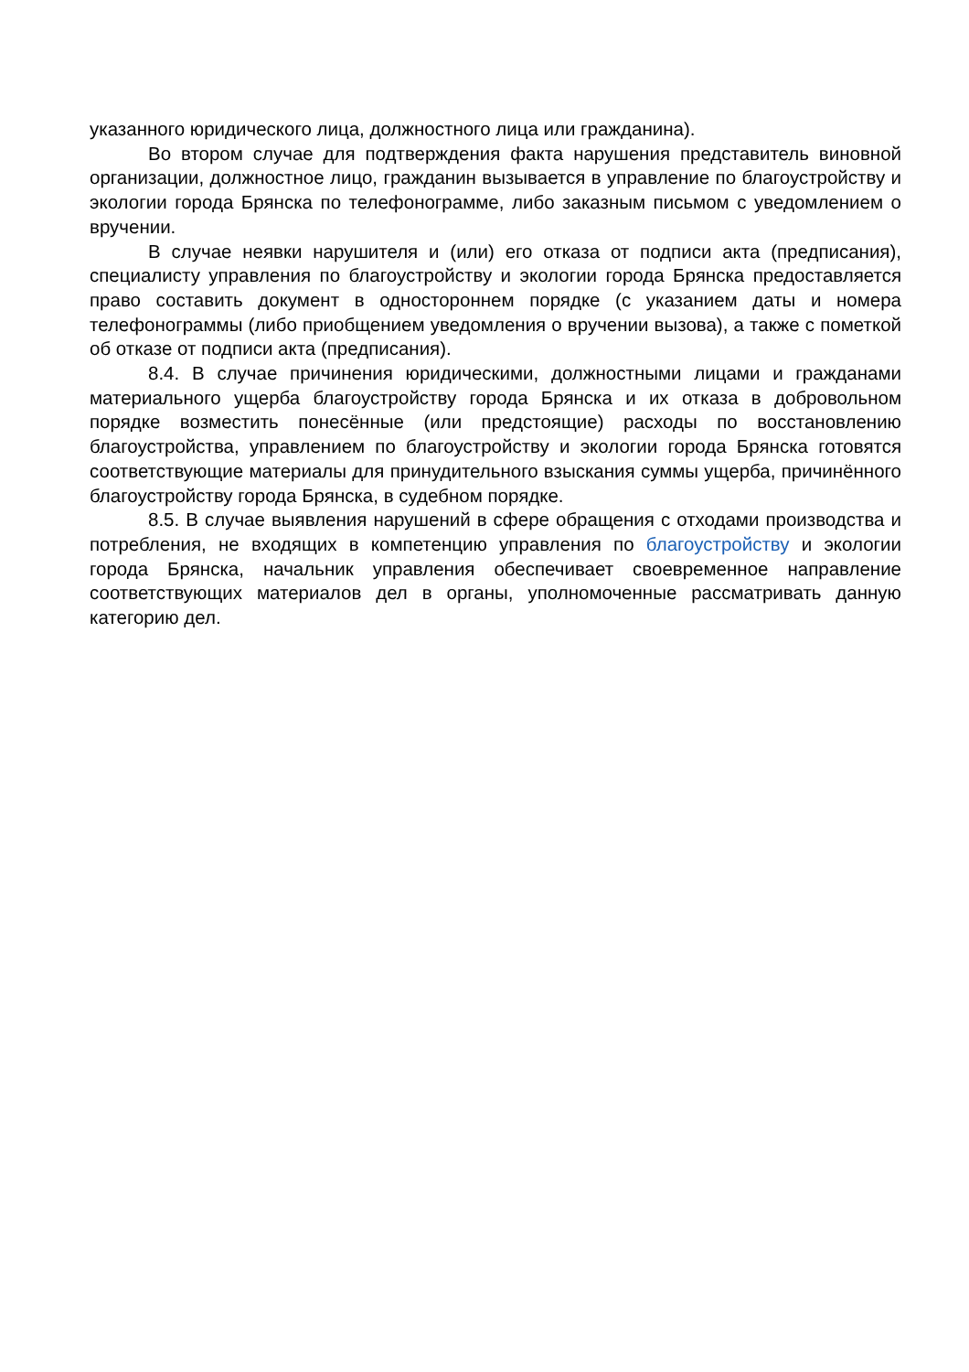указанного юридического лица, должностного лица или гражданина).
Во втором случае для подтверждения факта нарушения представитель виновной организации, должностное лицо, гражданин вызывается в управление по благоустройству и экологии города Брянска по телефонограмме, либо заказным письмом с уведомлением о вручении.
В случае неявки нарушителя и (или) его отказа от подписи акта (предписания), специалисту управления по благоустройству и экологии города Брянска предоставляется право составить документ в одностороннем порядке (с указанием даты и номера телефонограммы (либо приобщением уведомления о вручении вызова), а также с пометкой об отказе от подписи акта (предписания).
8.4. В случае причинения юридическими, должностными лицами и гражданами материального ущерба благоустройству города Брянска и их отказа в добровольном порядке возместить понесённые (или предстоящие) расходы по восстановлению благоустройства, управлением по благоустройству и экологии города Брянска готовятся соответствующие материалы для принудительного взыскания суммы ущерба, причинённого благоустройству города Брянска, в судебном порядке.
8.5. В случае выявления нарушений в сфере обращения с отходами производства и потребления, не входящих в компетенцию управления по благоустройству и экологии города Брянска, начальник управления обеспечивает своевременное направление соответствующих материалов дел в органы, уполномоченные рассматривать данную категорию дел.